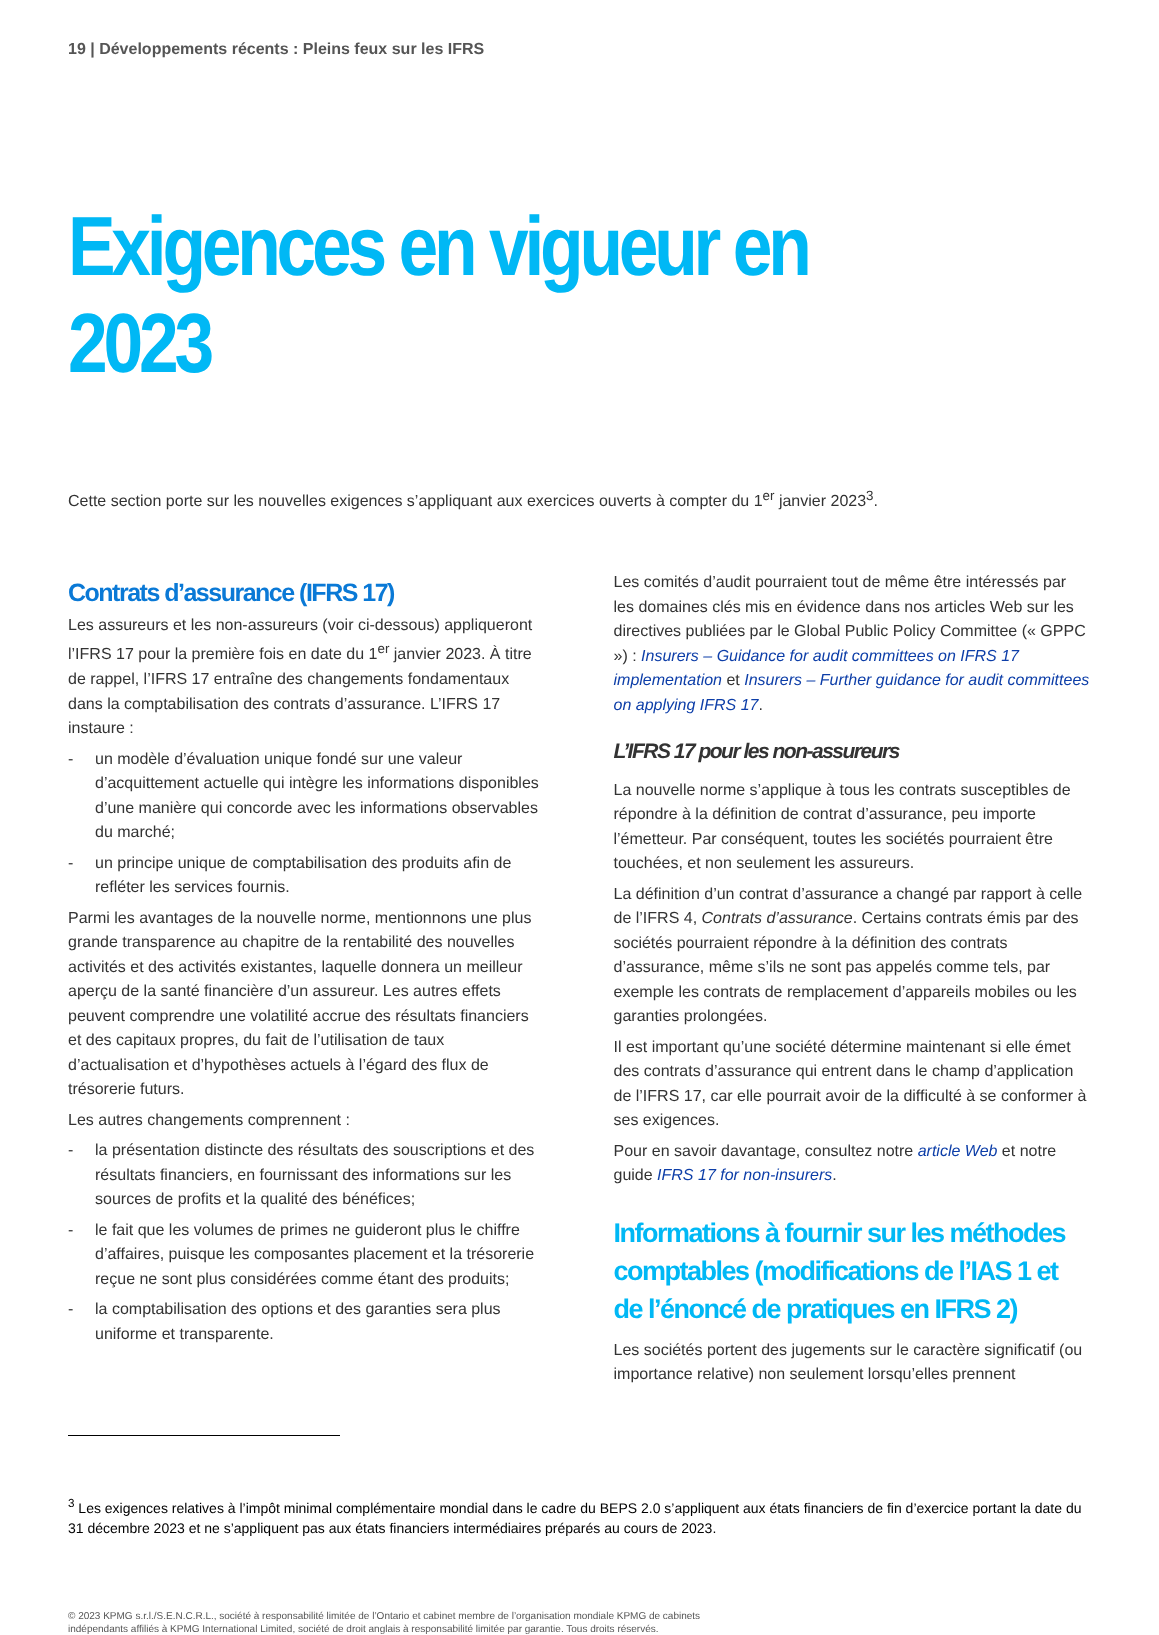19 | Développements récents : Pleins feux sur les IFRS
Exigences en vigueur en 2023
Cette section porte sur les nouvelles exigences s’appliquant aux exercices ouverts à compter du 1<sup>er</sup> janvier 2023<sup>3</sup>.
Contrats d’assurance (IFRS 17)
Les assureurs et les non-assureurs (voir ci-dessous) appliqueront l’IFRS 17 pour la première fois en date du 1<sup>er</sup> janvier 2023. À titre de rappel, l’IFRS 17 entraîne des changements fondamentaux dans la comptabilisation des contrats d’assurance. L’IFRS 17 instaure :
- un modèle d’évaluation unique fondé sur une valeur d’acquittement actuelle qui intègre les informations disponibles d’une manière qui concorde avec les informations observables du marché;
- un principe unique de comptabilisation des produits afin de refléter les services fournis.
Parmi les avantages de la nouvelle norme, mentionnons une plus grande transparence au chapitre de la rentabilité des nouvelles activités et des activités existantes, laquelle donnera un meilleur aperçu de la santé financière d’un assureur. Les autres effets peuvent comprendre une volatilité accrue des résultats financiers et des capitaux propres, du fait de l’utilisation de taux d’actualisation et d’hypothèses actuels à l’égard des flux de trésorerie futurs.
Les autres changements comprennent :
- la présentation distincte des résultats des souscriptions et des résultats financiers, en fournissant des informations sur les sources de profits et la qualité des bénéfices;
- le fait que les volumes de primes ne guideront plus le chiffre d’affaires, puisque les composantes placement et la trésorerie reçue ne sont plus considérées comme étant des produits;
- la comptabilisation des options et des garanties sera plus uniforme et transparente.
Les comités d’audit pourraient tout de même être intéressés par les domaines clés mis en évidence dans nos articles Web sur les directives publiées par le Global Public Policy Committee (« GPPC ») : Insurers – Guidance for audit committees on IFRS 17 implementation et Insurers – Further guidance for audit committees on applying IFRS 17.
L’IFRS 17 pour les non-assureurs
La nouvelle norme s’applique à tous les contrats susceptibles de répondre à la définition de contrat d’assurance, peu importe l’émetteur. Par conséquent, toutes les sociétés pourraient être touchées, et non seulement les assureurs.
La définition d’un contrat d’assurance a changé par rapport à celle de l’IFRS 4, Contrats d’assurance. Certains contrats émis par des sociétés pourraient répondre à la définition des contrats d’assurance, même s’ils ne sont pas appelés comme tels, par exemple les contrats de remplacement d’appareils mobiles ou les garanties prolongées.
Il est important qu’une société détermine maintenant si elle émet des contrats d’assurance qui entrent dans le champ d’application de l’IFRS 17, car elle pourrait avoir de la difficulté à se conformer à ses exigences.
Pour en savoir davantage, consultez notre article Web et notre guide IFRS 17 for non-insurers.
Informations à fournir sur les méthodes comptables (modifications de l’IAS 1 et de l’énoncé de pratiques en IFRS 2)
Les sociétés portent des jugements sur le caractère significatif (ou importance relative) non seulement lorsqu’elles prennent
<sup>3</sup> Les exigences relatives à l’impôt minimal complémentaire mondial dans le cadre du BEPS 2.0 s’appliquent aux états financiers de fin d’exercice portant la date du 31 décembre 2023 et ne s’appliquent pas aux états financiers intermédiaires préparés au cours de 2023.
© 2023 KPMG s.r.l./S.E.N.C.R.L., société à responsabilité limitée de l’Ontario et cabinet membre de l’organisation mondiale KPMG de cabinets indépendants affiliés à KPMG International Limited, société de droit anglais à responsabilité limitée par garantie. Tous droits réservés.